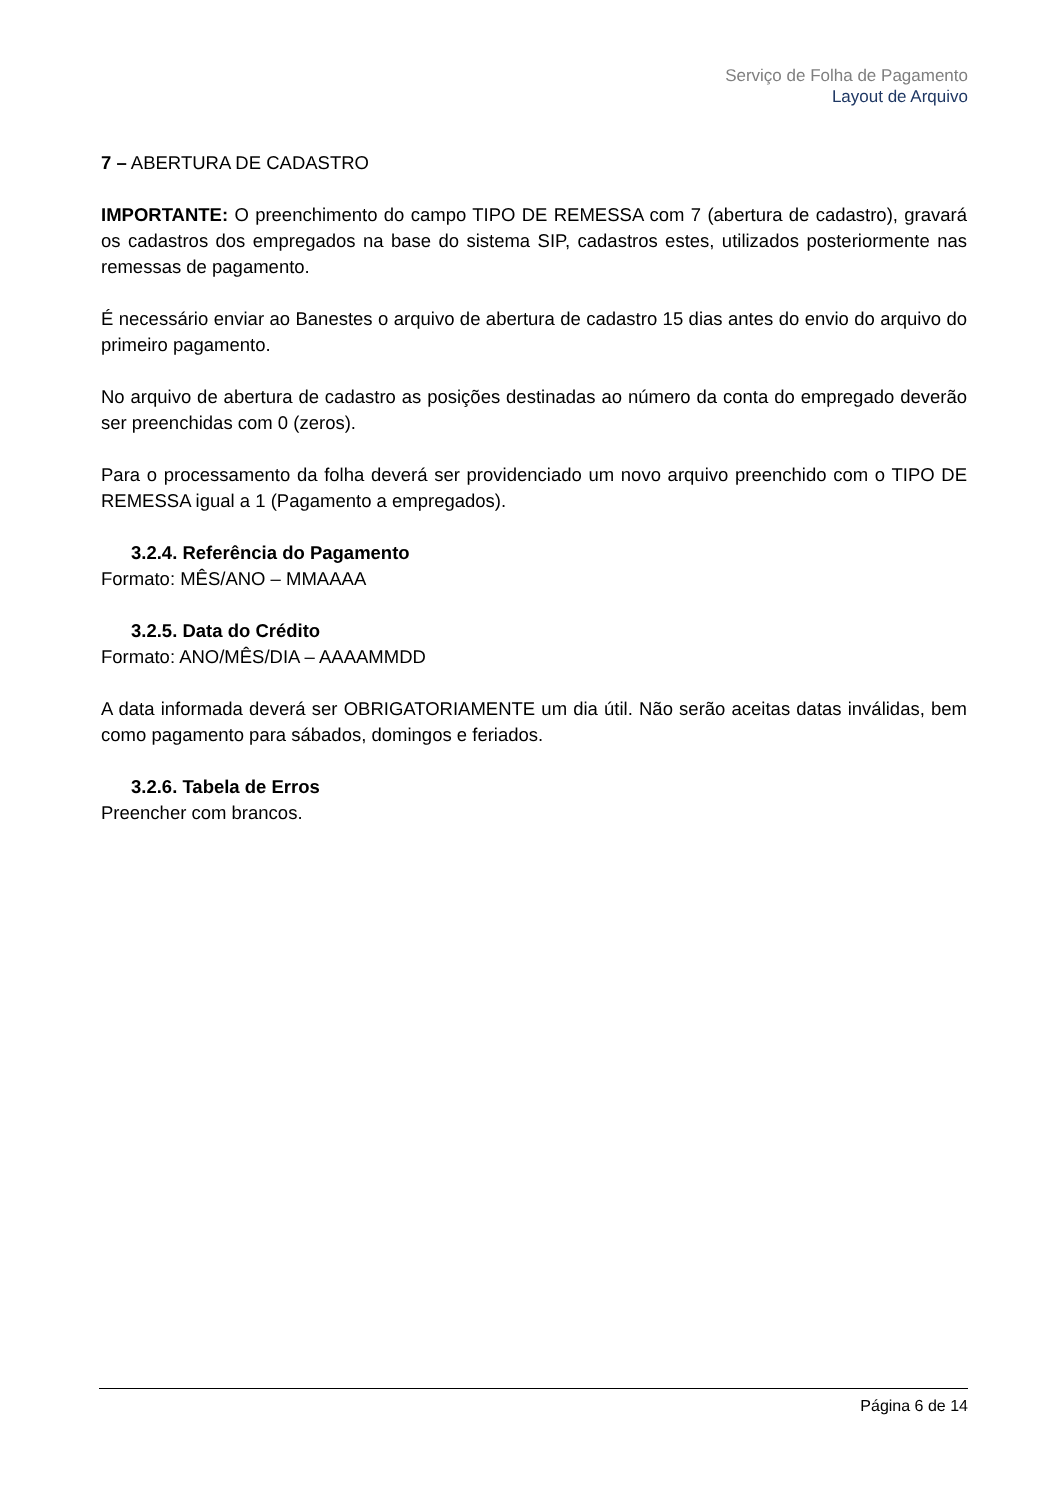Serviço de Folha de Pagamento
Layout de Arquivo
7 – ABERTURA DE CADASTRO
IMPORTANTE: O preenchimento do campo TIPO DE REMESSA com 7 (abertura de cadastro), gravará os cadastros dos empregados na base do sistema SIP, cadastros estes, utilizados posteriormente nas remessas de pagamento.
É necessário enviar ao Banestes o arquivo de abertura de cadastro 15 dias antes do envio do arquivo do primeiro pagamento.
No arquivo de abertura de cadastro as posições destinadas ao número da conta do empregado deverão ser preenchidas com 0 (zeros).
Para o processamento da folha deverá ser providenciado um novo arquivo preenchido com o TIPO DE REMESSA igual a 1 (Pagamento a empregados).
3.2.4. Referência do Pagamento
Formato: MÊS/ANO – MMAAAA
3.2.5. Data do Crédito
Formato: ANO/MÊS/DIA – AAAAMMDD
A data informada deverá ser OBRIGATORIAMENTE um dia útil. Não serão aceitas datas inválidas, bem como pagamento para sábados, domingos e feriados.
3.2.6. Tabela de Erros
Preencher com brancos.
Página 6 de 14